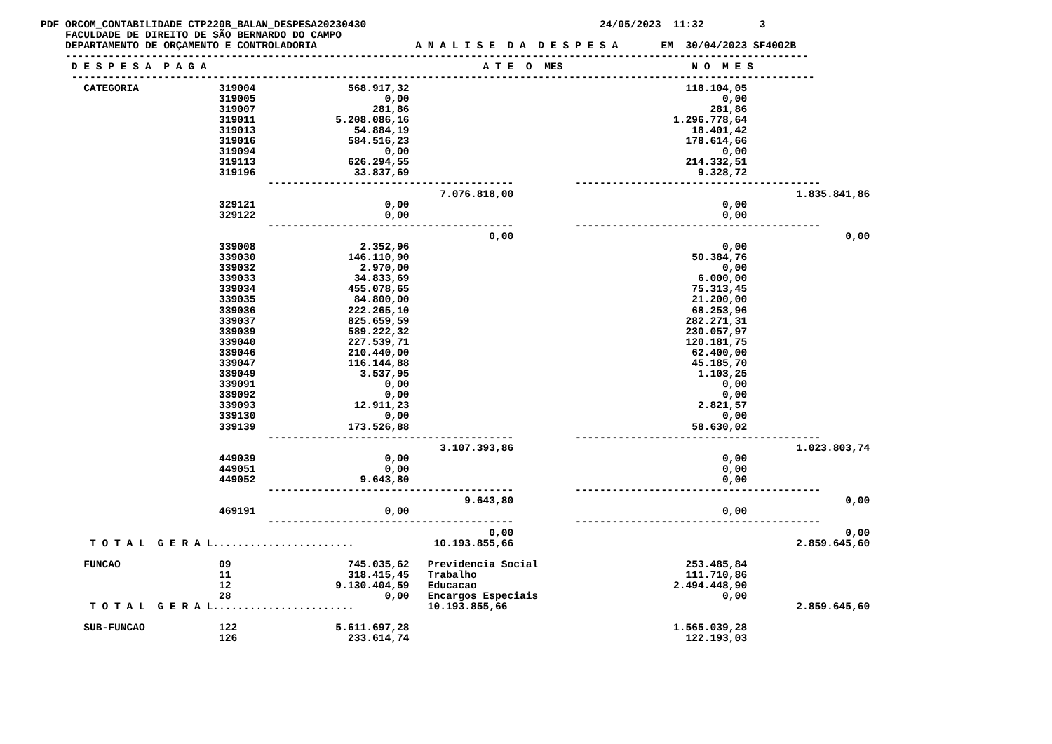PDF ORCOM_CONTABILIDADE CTP220B_BALAN_DESPESA20230430                                      24/05/2023  11:32         3
    FACULDADE DE DIREITO DE SÃO BERNARDO DO CAMPO
    DEPARTAMENTO DE ORÇAMENTO E CONTROLADORIA                A N A L I S E  D A  D E S P E S A       EM  30/04/2023 SF4002B
    -------------------------------------------------------------------------------------------------------------------------
     D E S P E S A  P A G A                                             A T E  O  MES                     N O  M E S
     -------------------------------------------------------------------------------------------------------------------------
       CATEGORIA             319004               568.917,32                                             118.104,05
                             319005                     0,00                                                   0,00
                             319007                   281,86                                                 281,86
                             319011             5.208.086,16                                           1.296.778,64
                             319013                54.884,19                                              18.401,42
                             319016               584.516,23                                             178.614,66
                             319094                     0,00                                                   0,00
                             319113               626.294,55                                             214.332,51
                             319196                33.837,69                                               9.328,72
                                     ----------------------------------------          ----------------------------------------
                                                                 7.076.818,00                                              1.835.841,86
                             329121                     0,00                                                   0,00
                             329122                     0,00                                                   0,00
                                     ----------------------------------------          ----------------------------------------
                                                                         0,00                                                      0,00
                             339008                 2.352,96                                                   0,00
                             339030               146.110,90                                              50.384,76
                             339032                 2.970,00                                                   0,00
                             339033                34.833,69                                               6.000,00
                             339034               455.078,65                                              75.313,45
                             339035                84.800,00                                              21.200,00
                             339036               222.265,10                                              68.253,96
                             339037               825.659,59                                             282.271,31
                             339039               589.222,32                                             230.057,97
                             339040               227.539,71                                             120.181,75
                             339046               210.440,00                                              62.400,00
                             339047               116.144,88                                              45.185,70
                             339049                 3.537,95                                               1.103,25
                             339091                     0,00                                                   0,00
                             339092                     0,00                                                   0,00
                             339093                12.911,23                                               2.821,57
                             339130                     0,00                                                   0,00
                             339139               173.526,88                                              58.630,02
                                     ----------------------------------------          ----------------------------------------
                                                                 3.107.393,86                                              1.023.803,74
                             449039                     0,00                                                   0,00
                             449051                     0,00                                                   0,00
                             449052                 9.643,80                                                   0,00
                                     ----------------------------------------          ----------------------------------------
                                                                     9.643,80                                                      0,00
                             469191                     0,00                                                   0,00
                                     ----------------------------------------          ----------------------------------------
                                                                         0,00                                                      0,00
        T O T A L  G E R A L.......................             10.193.855,66                                              2.859.645,60

       FUNCAO                09                   745.035,62   Previdencia Social                        253.485,84
                             11                   318.415,45   Trabalho                                  111.710,86
                             12                 9.130.404,59   Educacao                                2.494.448,90
                             28                         0,00   Encargos Especiais                              0,00
        T O T A L  G E R A L.......................            10.193.855,66                                               2.859.645,60

       SUB-FUNCAO            122                5.611.697,28                                           1.565.039,28
                             126                  233.614,74                                             122.193,03